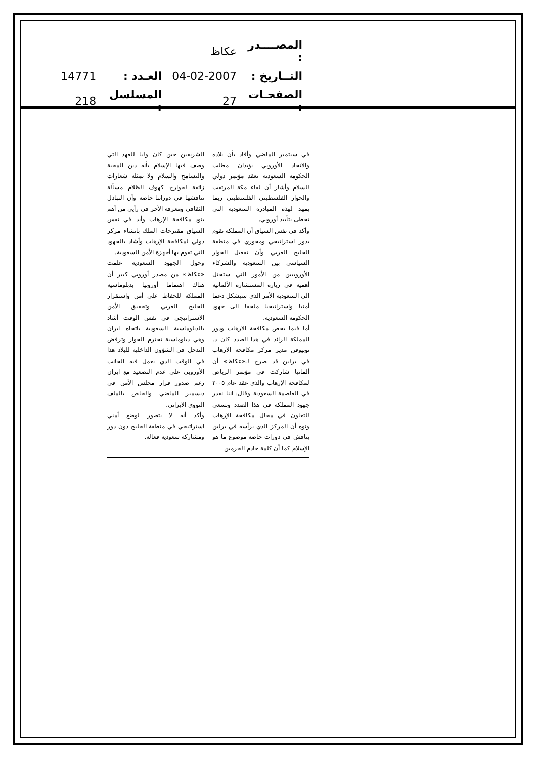| المصــــدر : | عكاظ | | |
| التــاريخ : | 04-02-2007 | العـدد : | 14771 |
| الصفحـات : | 27 | المسلسل : | 218 |
في سبتمبر الماضي وأفاد بأن بلاده والاتحاد الأوروبي يؤيدان مطلب الحكومة السعودية بعقد مؤتمر دولي للسلام وأشار أن لقاء مكة المرتقب والحوار الفلسطيني الفلسطيني ربما يمهد لهذه المبادرة السعودية التي تحظى بتأييد أوروبي.
وأكد في نفس السياق أن المملكة تقوم بدور استراتيجي ومحوري في منطقة الخليج العربي وأن تفعيل الحوار السياسي بين السعودية والشركاء الأوروبيين من الأمور التي ستحتل أهمية في زيارة المستشارة الألمانية الى السعودية الأمر الذي سيشكل دعما أمنيا واستراتيجيا ملحقا الى جهود الحكومة السعودية.
أما فيما يخص مكافحة الارهاب ودور المملكة الرائد في هذا الصدد كان د. توبيوفن مدير مركز مكافحة الارهاب في برلين قد صرح لـ«عكاظ» أن ألمانيا شاركت في مؤتمر الرياض لمكافحة الإرهاب والذي عقد عام ٢٠٠٥ في العاصمة السعودية وقال: اننا نقدر جهود المملكة في هذا الصدد ونسعى للتعاون في مجال مكافحة الإرهاب ونوه أن المركز الذي يرأسه في برلين يناقش في دورات خاصة موضوع ما هو الإسلام كما أن كلمة خادم الحرمين
الشريفين حين كان وليا للعهد التي وصف فيها الإسلام بأنه دين المحبة والتسامح والسلام ولا تمثله شعارات زائفة لخوارج كهوف الظلام مسألة نناقشها في دوراتنا خاصة وأن التبادل الثقافي ومعرفة الآخر في رأيي من أهم بنود مكافحة الإرهاب وأيد في نفس السياق مقترحات الملك بانشاء مركز دولي لمكافحة الإرهاب وأشاد بالجهود التي تقوم بها أجهزة الأمن السعودية.
وحول الجهود السعودية علمت «عكاظ» من مصدر أوروبي كبير أن هناك اهتماما أوروبيا بدبلوماسية المملكة للحفاظ على أمن واستقرار الخليج العربي وتحقيق الأمن الاستراتيجي في نفس الوقت أشاد بالدبلوماسية السعودية باتجاه ايران وهي دبلوماسية تحترم الحوار وترفض التدخل في الشؤون الداخلية للبلاد هذا في الوقت الذي يعمل فيه الجانب الأوروبي على عدم التصعيد مع ايران رغم صدور قرار مجلس الأمن في ديسمبر الماضي والخاص بالملف النووي الايراني.
وأكد أنه لا يتصور لوضع أمني استراتيجي في منطقة الخليج دون دور ومشاركة سعودية فعالة.